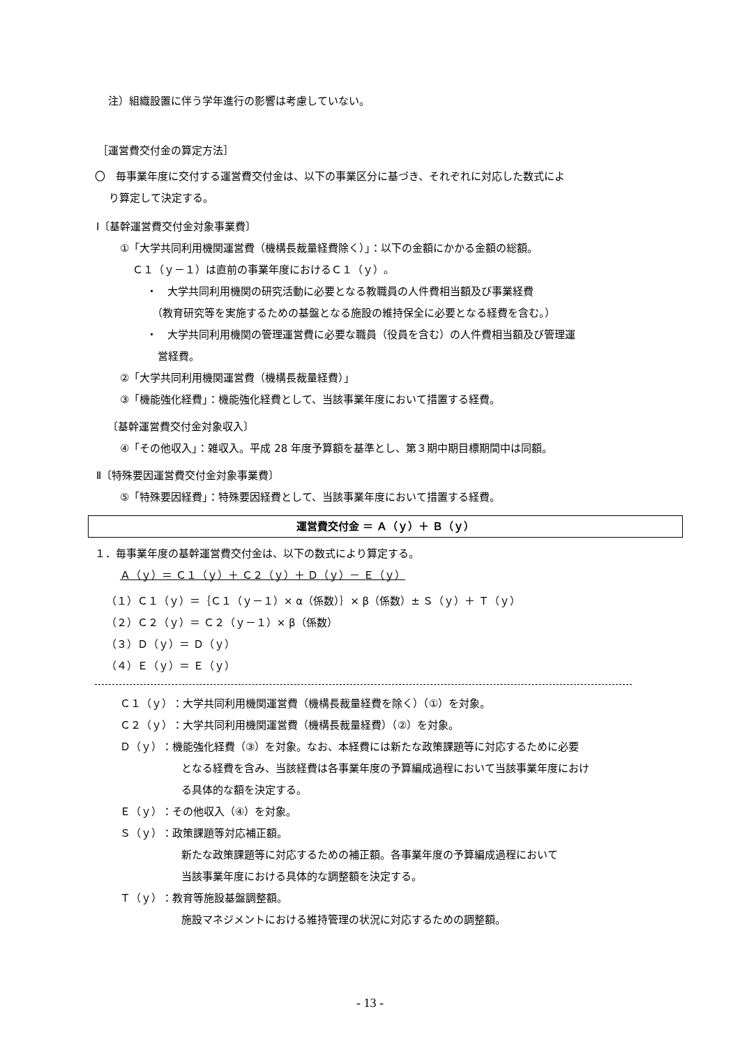注）組織設置に伴う学年進行の影響は考慮していない。
［運営費交付金の算定方法］
〇　毎事業年度に交付する運営費交付金は、以下の事業区分に基づき、それぞれに対応した数式によ
り算定して決定する。
Ⅰ〔基幹運営費交付金対象事業費〕
①「大学共同利用機関運営費（機構長裁量経費除く）」：以下の金額にかかる金額の総額。
Ｃ１（ｙ－１）は直前の事業年度におけるＣ１（ｙ）。
・　大学共同利用機関の研究活動に必要となる教職員の人件費相当額及び事業経費
（教育研究等を実施するための基盤となる施設の維持保全に必要となる経費を含む。）
・　大学共同利用機関の管理運営費に必要な職員（役員を含む）の人件費相当額及び管理運
営経費。
②「大学共同利用機関運営費（機構長裁量経費）」
③「機能強化経費」：機能強化経費として、当該事業年度において措置する経費。
〔基幹運営費交付金対象収入〕
④「その他収入」：雑収入。平成 28 年度予算額を基準とし、第３期中期目標期間中は同額。
Ⅱ〔特殊要因運営費交付金対象事業費〕
⑤「特殊要因経費」：特殊要因経費として、当該事業年度において措置する経費。
運営費交付金 ＝ Ａ（ｙ）＋ Ｂ（ｙ）
１．毎事業年度の基幹運営費交付金は、以下の数式により算定する。
Ａ（ｙ）＝ Ｃ１（ｙ）＋ Ｃ２（ｙ）＋ Ｄ（ｙ）－ Ｅ（ｙ）
（１）Ｃ１（ｙ）＝｛Ｃ１（ｙ－１）× α（係数）｝× β（係数）± Ｓ（ｙ）＋ Ｔ（ｙ）
（２）Ｃ２（ｙ）＝ Ｃ２（ｙ－１）× β（係数）
（３）Ｄ（ｙ）＝ Ｄ（ｙ）
（４）Ｅ（ｙ）＝ Ｅ（ｙ）
Ｃ１（ｙ）：大学共同利用機関運営費（機構長裁量経費を除く）（①）を対象。
Ｃ２（ｙ）：大学共同利用機関運営費（機構長裁量経費）（②）を対象。
Ｄ（ｙ）：機能強化経費（③）を対象。なお、本経費には新たな政策課題等に対応するために必要
となる経費を含み、当該経費は各事業年度の予算編成過程において当該事業年度におけ
る具体的な額を決定する。
Ｅ（ｙ）：その他収入（④）を対象。
Ｓ（ｙ）：政策課題等対応補正額。
新たな政策課題等に対応するための補正額。各事業年度の予算編成過程において
当該事業年度における具体的な調整額を決定する。
Ｔ（ｙ）：教育等施設基盤調整額。
施設マネジメントにおける維持管理の状況に対応するための調整額。
- 13 -